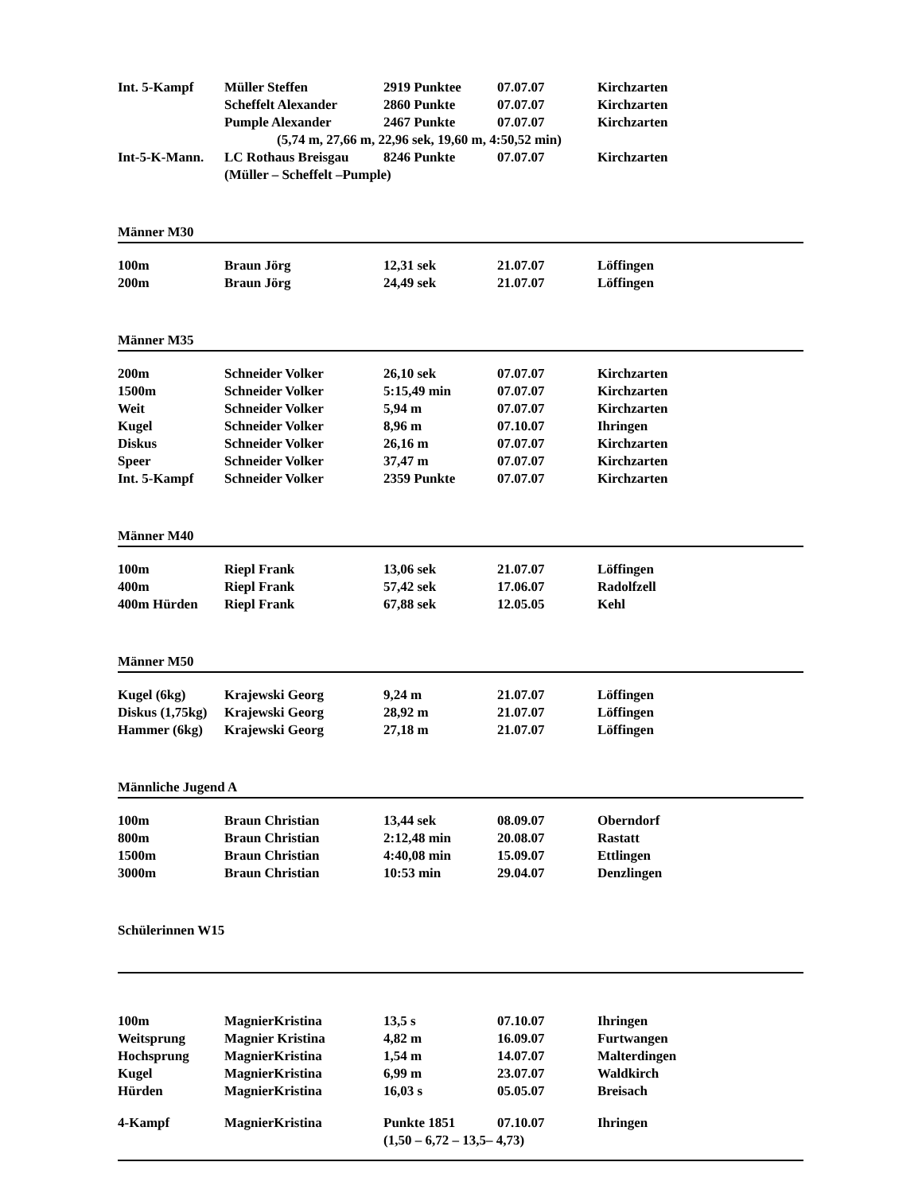| Int. 5-Kampf | Müller Steffen | 2919 Punktee | 07.07.07 | Kirchzarten |
| | Scheffelt Alexander | 2860 Punkte | 07.07.07 | Kirchzarten |
| | Pumple Alexander | 2467 Punkte | 07.07.07 | Kirchzarten |
| (5,74 m, 27,66 m, 22,96 sek, 19,60 m, 4:50,52 min) | | | | |
| Int-5-K-Mann. | LC Rothaus Breisgau | 8246 Punkte | 07.07.07 | Kirchzarten |
| | (Müller – Scheffelt –Pumple) | | | |
| Männer M30 | | | | |
| 100m | Braun Jörg | 12,31 sek | 21.07.07 | Löffingen |
| 200m | Braun Jörg | 24,49 sek | 21.07.07 | Löffingen |
| Männer M35 | | | | |
| 200m | Schneider Volker | 26,10 sek | 07.07.07 | Kirchzarten |
| 1500m | Schneider Volker | 5:15,49 min | 07.07.07 | Kirchzarten |
| Weit | Schneider Volker | 5,94 m | 07.07.07 | Kirchzarten |
| Kugel | Schneider Volker | 8,96 m | 07.10.07 | Ihringen |
| Diskus | Schneider Volker | 26,16 m | 07.07.07 | Kirchzarten |
| Speer | Schneider Volker | 37,47 m | 07.07.07 | Kirchzarten |
| Int. 5-Kampf | Schneider Volker | 2359 Punkte | 07.07.07 | Kirchzarten |
| Männer M40 | | | | |
| 100m | Riepl Frank | 13,06 sek | 21.07.07 | Löffingen |
| 400m | Riepl Frank | 57,42 sek | 17.06.07 | Radolfzell |
| 400m Hürden | Riepl Frank | 67,88 sek | 12.05.05 | Kehl |
| Männer M50 | | | | |
| Kugel (6kg) | Krajewski Georg | 9,24 m | 21.07.07 | Löffingen |
| Diskus (1,75kg) | Krajewski Georg | 28,92 m | 21.07.07 | Löffingen |
| Hammer (6kg) | Krajewski Georg | 27,18 m | 21.07.07 | Löffingen |
| Männliche Jugend A | | | | |
| 100m | Braun Christian | 13,44 sek | 08.09.07 | Oberndorf |
| 800m | Braun Christian | 2:12,48 min | 20.08.07 | Rastatt |
| 1500m | Braun Christian | 4:40,08 min | 15.09.07 | Ettlingen |
| 3000m | Braun Christian | 10:53 min | 29.04.07 | Denzlingen |
| Schülerinnen W15 | | | | |
| 100m | MagnierKristina | 13,5 s | 07.10.07 | Ihringen |
| Weitsprung | Magnier Kristina | 4,82 m | 16.09.07 | Furtwangen |
| Hochsprung | MagnierKristina | 1,54 m | 14.07.07 | Malterdingen |
| Kugel | MagnierKristina | 6,99 m | 23.07.07 | Waldkirch |
| Hürden | MagnierKristina | 16,03 s | 05.05.07 | Breisach |
| 4-Kampf | MagnierKristina | Punkte 1851 | 07.10.07 | Ihringen |
| | | (1,50 – 6,72 – 13,5– 4,73) | | |